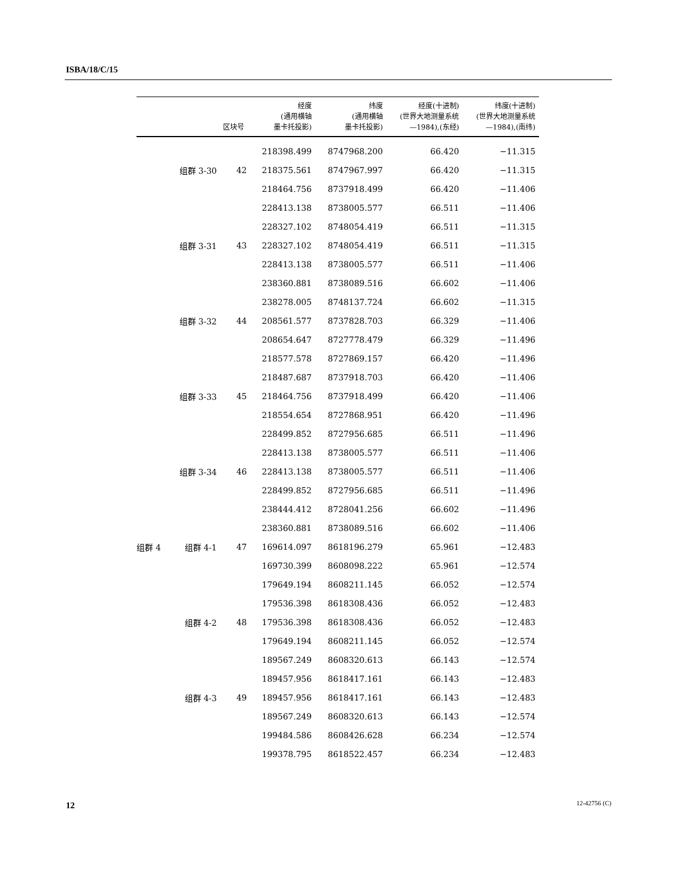ISBA/18/C/15
| | | 区块号 | 经度 (通用横轴 墨卡托投影) | 纬度 (通用横轴 墨卡托投影) | 经度(十进制) (世界大地测量系统 —1984),(东经) | 纬度(十进制) (世界大地测量系统 —1984),(南纬) |
| --- | --- | --- | --- | --- | --- | --- |
| | | | 218398.499 | 8747968.200 | 66.420 | −11.315 |
| | 组群 3-30 | 42 | 218375.561 | 8747967.997 | 66.420 | −11.315 |
| | | | 218464.756 | 8737918.499 | 66.420 | −11.406 |
| | | | 228413.138 | 8738005.577 | 66.511 | −11.406 |
| | | | 228327.102 | 8748054.419 | 66.511 | −11.315 |
| | 组群 3-31 | 43 | 228327.102 | 8748054.419 | 66.511 | −11.315 |
| | | | 228413.138 | 8738005.577 | 66.511 | −11.406 |
| | | | 238360.881 | 8738089.516 | 66.602 | −11.406 |
| | | | 238278.005 | 8748137.724 | 66.602 | −11.315 |
| | 组群 3-32 | 44 | 208561.577 | 8737828.703 | 66.329 | −11.406 |
| | | | 208654.647 | 8727778.479 | 66.329 | −11.496 |
| | | | 218577.578 | 8727869.157 | 66.420 | −11.496 |
| | | | 218487.687 | 8737918.703 | 66.420 | −11.406 |
| | 组群 3-33 | 45 | 218464.756 | 8737918.499 | 66.420 | −11.406 |
| | | | 218554.654 | 8727868.951 | 66.420 | −11.496 |
| | | | 228499.852 | 8727956.685 | 66.511 | −11.496 |
| | | | 228413.138 | 8738005.577 | 66.511 | −11.406 |
| | 组群 3-34 | 46 | 228413.138 | 8738005.577 | 66.511 | −11.406 |
| | | | 228499.852 | 8727956.685 | 66.511 | −11.496 |
| | | | 238444.412 | 8728041.256 | 66.602 | −11.496 |
| | | | 238360.881 | 8738089.516 | 66.602 | −11.406 |
| 组群 4 | 组群 4-1 | 47 | 169614.097 | 8618196.279 | 65.961 | −12.483 |
| | | | 169730.399 | 8608098.222 | 65.961 | −12.574 |
| | | | 179649.194 | 8608211.145 | 66.052 | −12.574 |
| | | | 179536.398 | 8618308.436 | 66.052 | −12.483 |
| | 组群 4-2 | 48 | 179536.398 | 8618308.436 | 66.052 | −12.483 |
| | | | 179649.194 | 8608211.145 | 66.052 | −12.574 |
| | | | 189567.249 | 8608320.613 | 66.143 | −12.574 |
| | | | 189457.956 | 8618417.161 | 66.143 | −12.483 |
| | 组群 4-3 | 49 | 189457.956 | 8618417.161 | 66.143 | −12.483 |
| | | | 189567.249 | 8608320.613 | 66.143 | −12.574 |
| | | | 199484.586 | 8608426.628 | 66.234 | −12.574 |
| | | | 199378.795 | 8618522.457 | 66.234 | −12.483 |
12 12-42756 (C)